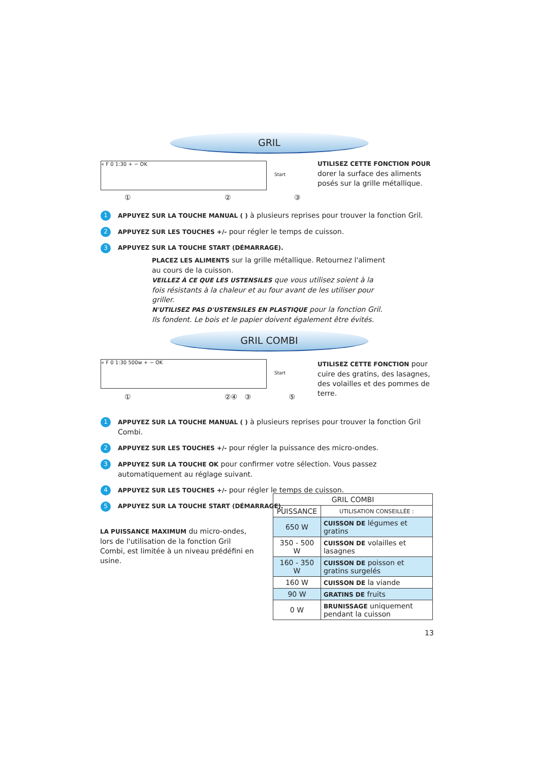GRIL
« F 0 1:30 + − OK
Start
UTILISEZ CETTE FONCTION POUR dorer la surface des aliments posés sur la grille métallique.
① ② ③
1 APPUYEZ SUR LA TOUCHE MANUAL ( ) à plusieurs reprises pour trouver la fonction Gril.
2 APPUYEZ SUR LES TOUCHES +/- pour régler le temps de cuisson.
3 APPUYEZ SUR LA TOUCHE START (DÉMARRAGE).
PLACEZ LES ALIMENTS sur la grille métallique. Retournez l'aliment au cours de la cuisson.
VEILLEZ À CE QUE LES USTENSILES que vous utilisez soient à la fois résistants à la chaleur et au four avant de les utiliser pour griller.
N'UTILISEZ PAS D'USTENSILES EN PLASTIQUE pour la fonction Gril. Ils fondent. Le bois et le papier doivent également être évités.
GRIL COMBI
« F 0 1:30 500w + − OK
Start
UTILISEZ CETTE FONCTION pour cuire des gratins, des lasagnes, des volailles et des pommes de terre.
① ②④ ③ ⑤
1 APPUYEZ SUR LA TOUCHE MANUAL ( ) à plusieurs reprises pour trouver la fonction Gril Combi.
2 APPUYEZ SUR LES TOUCHES +/- pour régler la puissance des micro-ondes.
3 APPUYEZ SUR LA TOUCHE OK pour confirmer votre sélection. Vous passez automatiquement au réglage suivant.
4 APPUYEZ SUR LES TOUCHES +/- pour régler le temps de cuisson.
5 APPUYEZ SUR LA TOUCHE START (DÉMARRAGE).
LA PUISSANCE MAXIMUM du micro-ondes, lors de l'utilisation de la fonction Gril Combi, est limitée à un niveau prédéfini en usine.
| GRIL COMBI | |
| --- | --- |
| PUISSANCE | UTILISATION CONSEILLÉE : |
| 650 W | CUISSON DE légumes et gratins |
| 350 - 500 W | CUISSON DE volailles et lasagnes |
| 160 - 350 W | CUISSON DE poisson et gratins surgelés |
| 160 W | CUISSON DE la viande |
| 90 W | GRATINS DE fruits |
| 0 W | BRUNISSAGE uniquement pendant la cuisson |
13